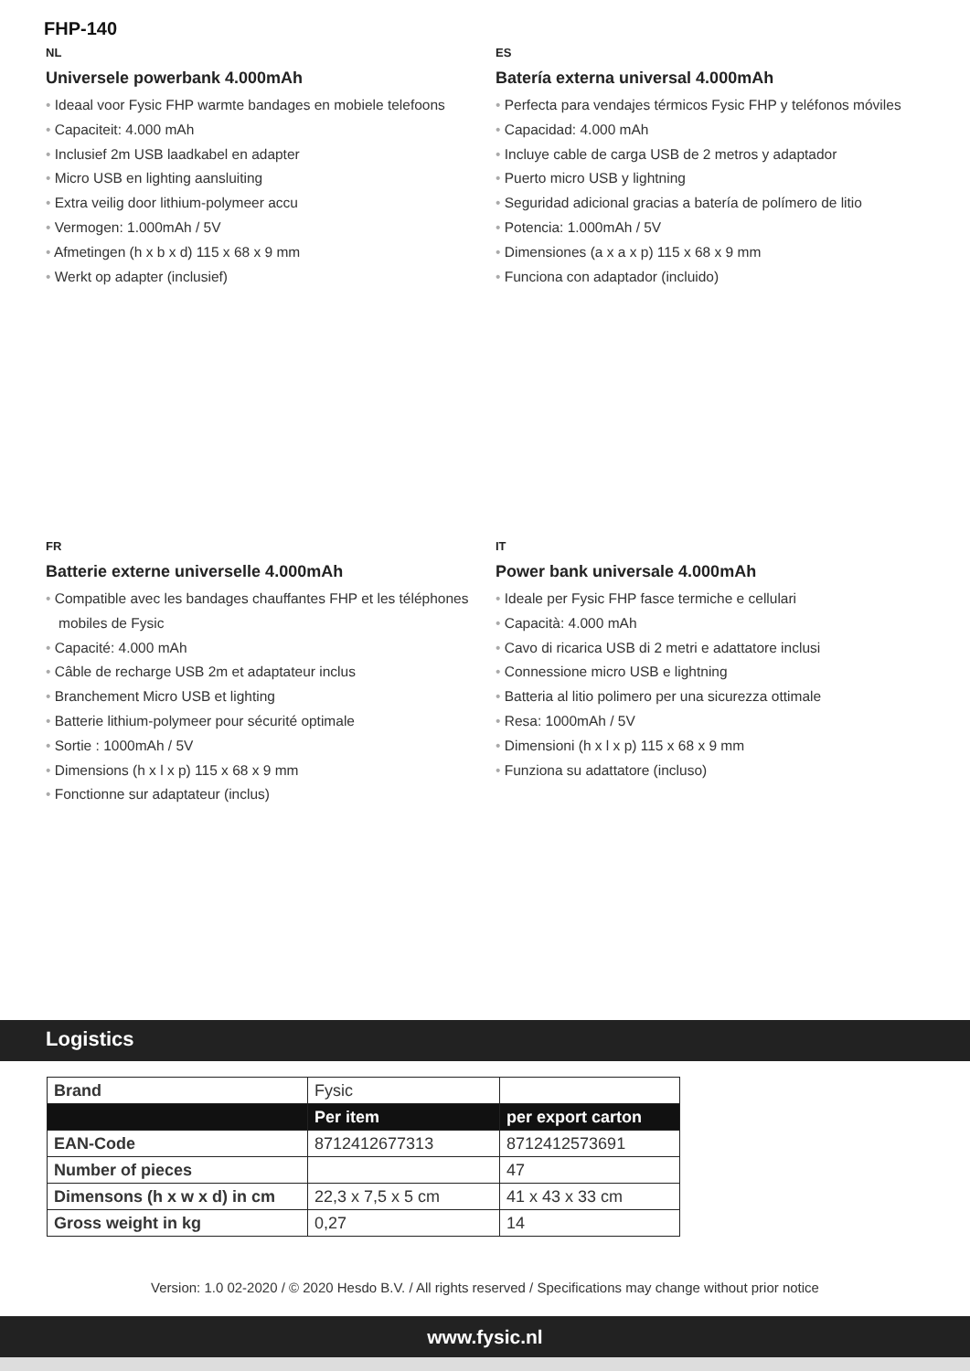FHP-140
NL
Universele powerbank 4.000mAh
• Ideaal voor Fysic FHP warmte bandages en mobiele telefoons
• Capaciteit: 4.000 mAh
• Inclusief 2m USB laadkabel en adapter
• Micro USB en lighting aansluiting
• Extra veilig door lithium-polymeer accu
• Vermogen: 1.000mAh / 5V
• Afmetingen (h x b x d) 115 x 68 x 9 mm
• Werkt op adapter (inclusief)
ES
Batería externa universal 4.000mAh
• Perfecta para vendajes térmicos Fysic FHP y teléfonos móviles
• Capacidad: 4.000 mAh
• Incluye cable de carga USB de 2 metros y adaptador
• Puerto micro USB y lightning
• Seguridad adicional gracias a batería de polímero de litio
• Potencia: 1.000mAh / 5V
• Dimensiones (a x a x p) 115 x 68 x 9 mm
• Funciona con adaptador (incluido)
FR
Batterie externe universelle 4.000mAh
• Compatible avec les bandages chauffantes FHP et les téléphones mobiles de Fysic
• Capacité: 4.000 mAh
• Câble de recharge USB 2m et adaptateur inclus
• Branchement Micro USB et lighting
• Batterie lithium-polymeer pour sécurité optimale
• Sortie : 1000mAh / 5V
• Dimensions (h x l x p) 115 x 68 x 9 mm
• Fonctionne sur adaptateur (inclus)
IT
Power bank universale 4.000mAh
• Ideale per Fysic FHP fasce termiche e cellulari
• Capacità: 4.000 mAh
• Cavo di ricarica USB di 2 metri e adattatore inclusi
• Connessione micro USB e lightning
• Batteria al litio polimero per una sicurezza ottimale
• Resa: 1000mAh / 5V
• Dimensioni (h x l x p) 115 x 68 x 9 mm
• Funziona su adattatore (incluso)
Logistics
| Brand | Fysic | |
| | Per item | per export carton |
| EAN-Code | 8712412677313 | 8712412573691 |
| Number of pieces | | 47 |
| Dimensons (h x w x d) in cm | 22,3 x 7,5 x 5 cm | 41 x 43 x 33 cm |
| Gross weight in kg | 0,27 | 14 |
Version: 1.0 02-2020 / © 2020 Hesdo B.V. / All rights reserved / Specifications may change without prior notice
www.fysic.nl